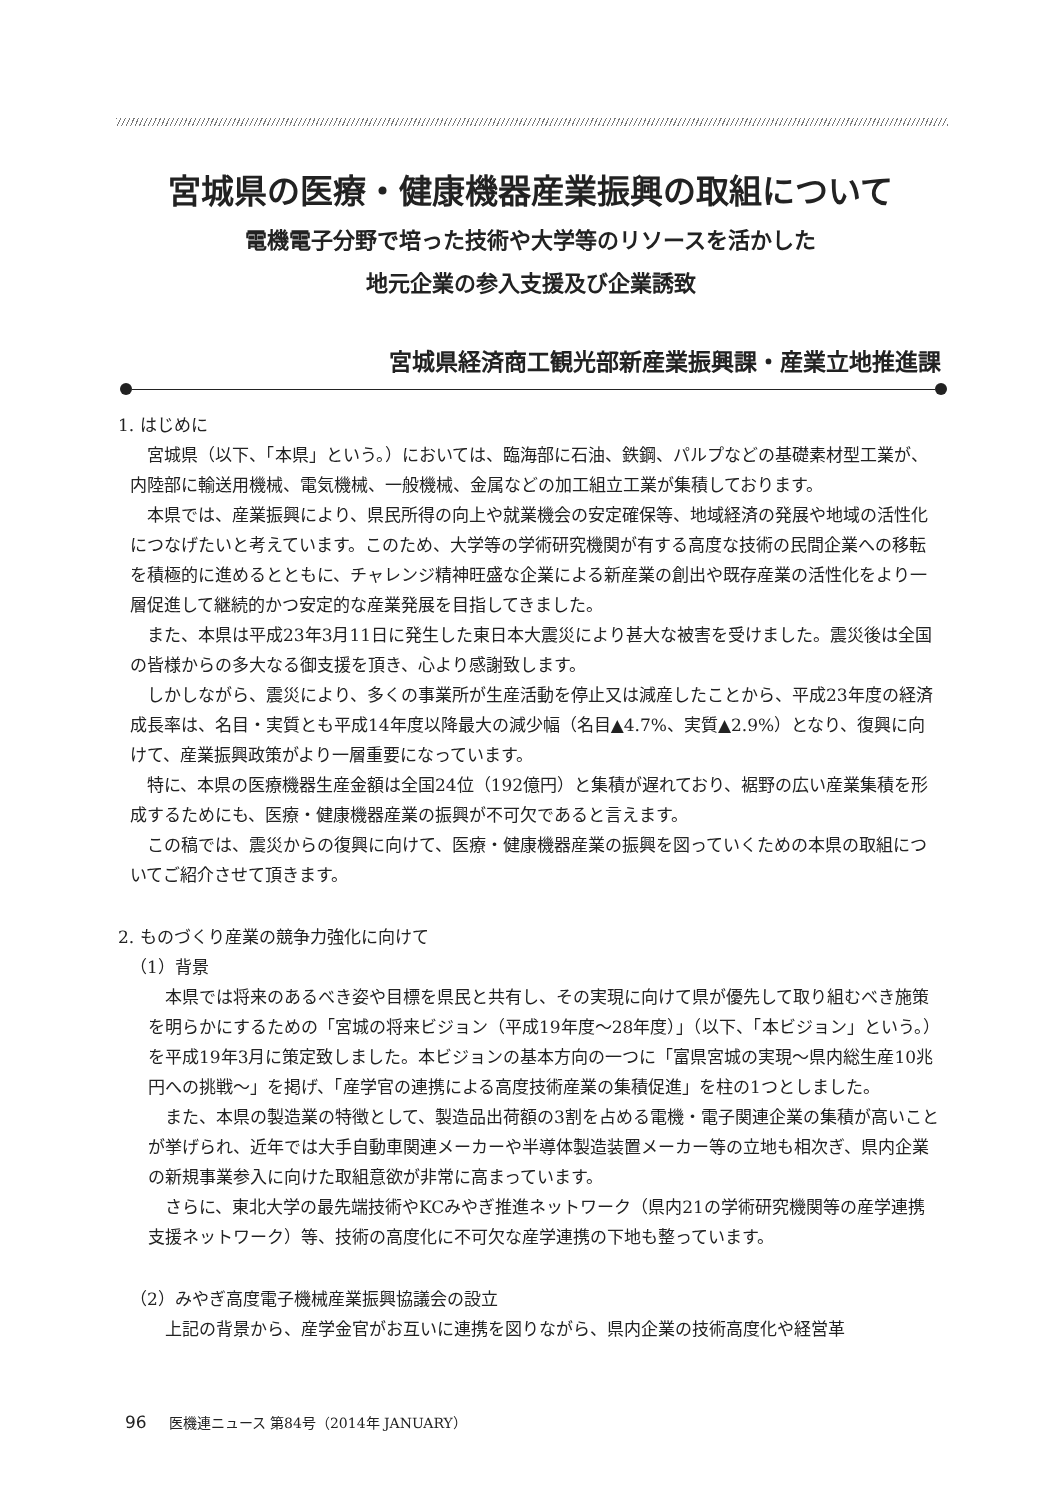宮城県の医療・健康機器産業振興の取組について
電機電子分野で培った技術や大学等のリソースを活かした
地元企業の参入支援及び企業誘致
宮城県経済商工観光部新産業振興課・産業立地推進課
1. はじめに
宮城県（以下、「本県」という。）においては、臨海部に石油、鉄鋼、パルプなどの基礎素材型工業が、内陸部に輸送用機械、電気機械、一般機械、金属などの加工組立工業が集積しております。
本県では、産業振興により、県民所得の向上や就業機会の安定確保等、地域経済の発展や地域の活性化につなげたいと考えています。このため、大学等の学術研究機関が有する高度な技術の民間企業への移転を積極的に進めるとともに、チャレンジ精神旺盛な企業による新産業の創出や既存産業の活性化をより一層促進して継続的かつ安定的な産業発展を目指してきました。
また、本県は平成23年3月11日に発生した東日本大震災により甚大な被害を受けました。震災後は全国の皆様からの多大なる御支援を頂き、心より感謝致します。
しかしながら、震災により、多くの事業所が生産活動を停止又は減産したことから、平成23年度の経済成長率は、名目・実質とも平成14年度以降最大の減少幅（名目▲4.7%、実質▲2.9%）となり、復興に向けて、産業振興政策がより一層重要になっています。
特に、本県の医療機器生産金額は全国24位（192億円）と集積が遅れており、裾野の広い産業集積を形成するためにも、医療・健康機器産業の振興が不可欠であると言えます。
この稿では、震災からの復興に向けて、医療・健康機器産業の振興を図っていくための本県の取組についてご紹介させて頂きます。
2. ものづくり産業の競争力強化に向けて
（1）背景
本県では将来のあるべき姿や目標を県民と共有し、その実現に向けて県が優先して取り組むべき施策を明らかにするための「宮城の将来ビジョン（平成19年度～28年度）」（以下、「本ビジョン」という。）を平成19年3月に策定致しました。本ビジョンの基本方向の一つに「富県宮城の実現～県内総生産10兆円への挑戦～」を掲げ、「産学官の連携による高度技術産業の集積促進」を柱の1つとしました。
また、本県の製造業の特徴として、製造品出荷額の3割を占める電機・電子関連企業の集積が高いことが挙げられ、近年では大手自動車関連メーカーや半導体製造装置メーカー等の立地も相次ぎ、県内企業の新規事業参入に向けた取組意欲が非常に高まっています。
さらに、東北大学の最先端技術やKCみやぎ推進ネットワーク（県内21の学術研究機関等の産学連携支援ネットワーク）等、技術の高度化に不可欠な産学連携の下地も整っています。
（2）みやぎ高度電子機械産業振興協議会の設立
上記の背景から、産学金官がお互いに連携を図りながら、県内企業の技術高度化や経営革
96 医機連ニュース 第84号（2014年 JANUARY）